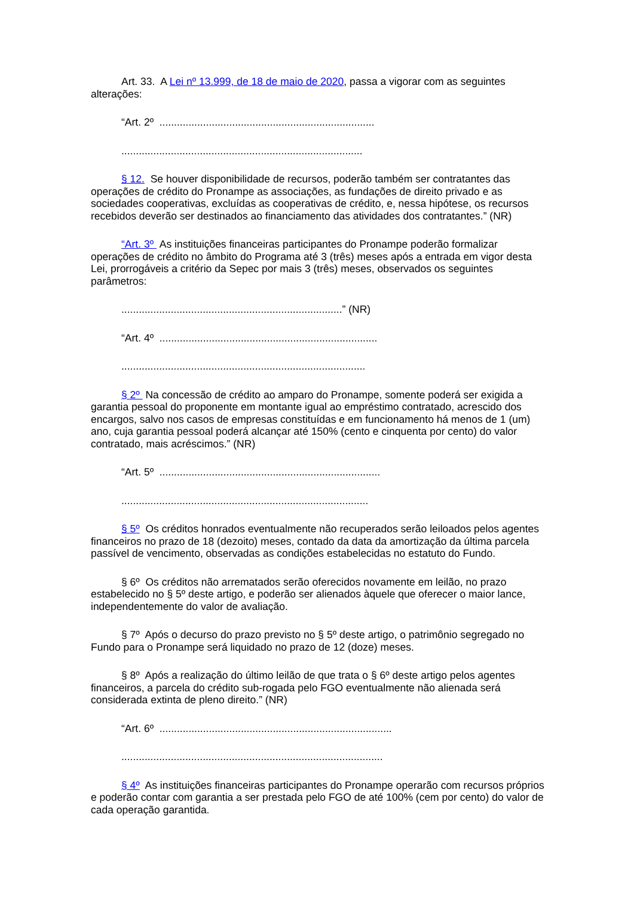Art. 33. A Lei nº 13.999, de 18 de maio de 2020, passa a vigorar com as seguintes alterações:
“Art. 2º ..........................................................................
...................................................................................
§ 12. Se houver disponibilidade de recursos, poderão também ser contratantes das operações de crédito do Pronampe as associações, as fundações de direito privado e as sociedades cooperativas, excluídas as cooperativas de crédito, e, nessa hipótese, os recursos recebidos deverão ser destinados ao financiamento das atividades dos contratantes.” (NR)
“Art. 3º As instituições financeiras participantes do Pronampe poderão formalizar operações de crédito no âmbito do Programa até 3 (três) meses após a entrada em vigor desta Lei, prorrogáveis a critério da Sepec por mais 3 (três) meses, observados os seguintes parâmetros:
............................................................................” (NR)
“Art. 4º ...........................................................................
....................................................................................
§ 2º Na concessão de crédito ao amparo do Pronampe, somente poderá ser exigida a garantia pessoal do proponente em montante igual ao empréstimo contratado, acrescido dos encargos, salvo nos casos de empresas constituídas e em funcionamento há menos de 1 (um) ano, cuja garantia pessoal poderá alcançar até 150% (cento e cinquenta por cento) do valor contratado, mais acréscimos.” (NR)
“Art. 5º ............................................................................
.....................................................................................
§ 5º Os créditos honrados eventualmente não recuperados serão leiloados pelos agentes financeiros no prazo de 18 (dezoito) meses, contado da data da amortização da última parcela passível de vencimento, observadas as condições estabelecidas no estatuto do Fundo.
§ 6º Os créditos não arrematados serão oferecidos novamente em leilão, no prazo estabelecido no § 5º deste artigo, e poderão ser alienados àquele que oferecer o maior lance, independentemente do valor de avaliação.
§ 7º Após o decurso do prazo previsto no § 5º deste artigo, o patrimônio segregado no Fundo para o Pronampe será liquidado no prazo de 12 (doze) meses.
§ 8º Após a realização do último leilão de que trata o § 6º deste artigo pelos agentes financeiros, a parcela do crédito sub-rogada pelo FGO eventualmente não alienada será considerada extinta de pleno direito.” (NR)
“Art. 6º ................................................................................
..........................................................................................
§ 4º As instituições financeiras participantes do Pronampe operarão com recursos próprios e poderão contar com garantia a ser prestada pelo FGO de até 100% (cem por cento) do valor de cada operação garantida.